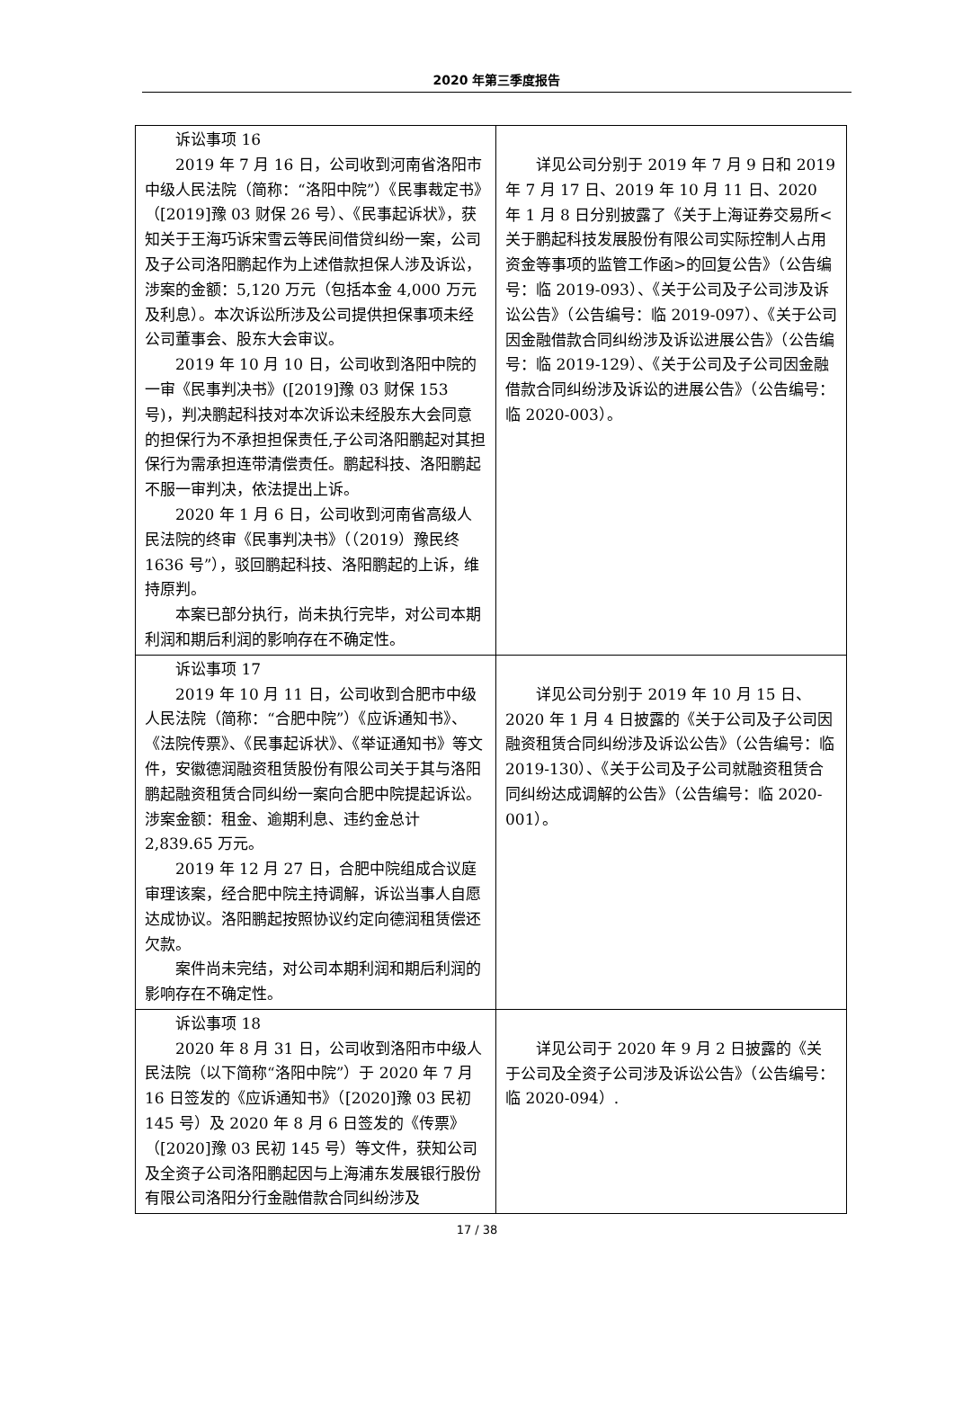2020 年第三季度报告
| 诉讼事项 16 2019 年 7 月 16 日，公司收到河南省洛阳市中级人民法院（简称：“洛阳中院”）《民事裁定书》（[2019]豫 03 财保 26 号）、《民事起诉状》，获知关于王海巧诉宋雪云等民间借贷纠纷一案，公司及子公司洛阳鹏起作为上述借款担保人涉及诉讼，涉案的金额：5,120 万元（包括本金 4,000 万元及利息）。本次诉讼所涉及公司提供担保事项未经公司董事会、股东大会审议。 2019 年 10 月 10 日，公司收到洛阳中院的一审《民事判决书》([2019]豫 03 财保 153 号)，判决鹏起科技对本次诉讼未经股东大会同意的担保行为不承担担保责任,子公司洛阳鹏起对其担保行为需承担连带清偿责任。鹏起科技、洛阳鹏起不服一审判决，依法提出上诉。 2020 年 1 月 6 日，公司收到河南省高级人民法院的终审《民事判决书》（（2019）豫民终 1636 号”），驳回鹏起科技、洛阳鹏起的上诉，维持原判。 本案已部分执行，尚未执行完毕，对公司本期利润和期后利润的影响存在不确定性。 | 详见公司分别于 2019 年 7 月 9 日和 2019 年 7 月 17 日、2019 年 10 月 11 日、2020 年 1 月 8 日分别披露了《关于上海证券交易所<关于鹏起科技发展股份有限公司实际控制人占用资金等事项的监管工作函>的回复公告》（公告编号：临 2019-093）、《关于公司及子公司涉及诉讼公告》（公告编号：临 2019-097）、《关于公司因金融借款合同纠纷涉及诉讼进展公告》（公告编号：临 2019-129）、《关于公司及子公司因金融借款合同纠纷涉及诉讼的进展公告》（公告编号：临 2020-003）。 |
| 诉讼事项 17 2019 年 10 月 11 日，公司收到合肥市中级人民法院（简称：“合肥中院”）《应诉通知书》、《法院传票》、《民事起诉状》、《举证通知书》等文件，安徽德润融资租赁股份有限公司关于其与洛阳鹏起融资租赁合同纠纷一案向合肥中院提起诉讼。涉案金额：租金、逾期利息、违约金总计 2,839.65 万元。 2019 年 12 月 27 日，合肥中院组成合议庭审理该案，经合肥中院主持调解，诉讼当事人自愿达成协议。洛阳鹏起按照协议约定向德润租赁偿还欠款。 案件尚未完结，对公司本期利润和期后利润的影响存在不确定性。 | 详见公司分别于 2019 年 10 月 15 日、2020 年 1 月 4 日披露的《关于公司及子公司因融资租赁合同纠纷涉及诉讼公告》（公告编号：临 2019-130）、《关于公司及子公司就融资租赁合同纠纷达成调解的公告》（公告编号：临 2020-001）。 |
| 诉讼事项 18 2020 年 8 月 31 日，公司收到洛阳市中级人民法院（以下简称“洛阳中院”）于 2020 年 7 月 16 日签发的《应诉通知书》（[2020]豫 03 民初 145 号）及 2020 年 8 月 6 日签发的《传票》（[2020]豫 03 民初 145 号）等文件，获知公司及全资子公司洛阳鹏起因与上海浦东发展银行股份有限公司洛阳分行金融借款合同纠纷涉及 | 详见公司于 2020 年 9 月 2 日披露的《关于公司及全资子公司涉及诉讼公告》（公告编号：临 2020-094）. |
17 / 38